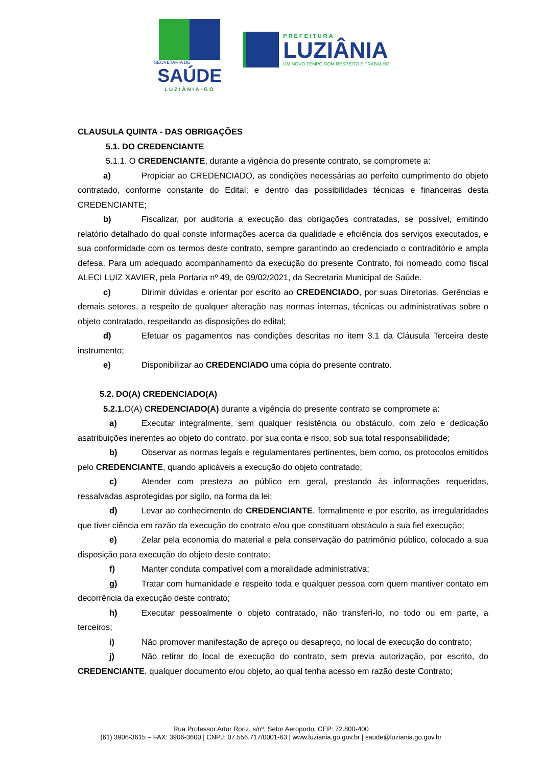SECRETARIA DE
SAÚDE
LUZIÂNIA-GO
PREFEITURA
LUZIÂNIA
UM NOVO TEMPO COM RESPEITO E TRABALHO.
CLAUSULA QUINTA - DAS OBRIGAÇÕES
5.1. DO CREDENCIANTE
5.1.1. O CREDENCIANTE, durante a vigência do presente contrato, se compromete a:
a) Propiciar ao CREDENCIADO, as condições necessárias ao perfeito cumprimento do objeto contratado, conforme constante do Edital; e dentro das possibilidades técnicas e financeiras desta CREDENCIANTE;
b) Fiscalizar, por auditoria a execução das obrigações contratadas, se possível, emitindo relatório detalhado do qual conste informações acerca da qualidade e eficiência dos serviços executados, e sua conformidade com os termos deste contrato, sempre garantindo ao credenciado o contraditório e ampla defesa. Para um adequado acompanhamento da execução do presente Contrato, foi nomeado como fiscal ALECI LUIZ XAVIER, pela Portaria nº 49, de 09/02/2021, da Secretaria Municipal de Saúde.
c) Dirimir dúvidas e orientar por escrito ao CREDENCIADO, por suas Diretorias, Gerências e demais setores, a respeito de qualquer alteração nas normas internas, técnicas ou administrativas sobre o objeto contratado, respeitando as disposições do edital;
d) Efetuar os pagamentos nas condições descritas no item 3.1 da Cláusula Terceira deste instrumento;
e) Disponibilizar ao CREDENCIADO uma cópia do presente contrato.
5.2. DO(A) CREDENCIADO(A)
5.2.1. O(A) CREDENCIADO(A) durante a vigência do presente contrato se compromete a:
a) Executar integralmente, sem qualquer resistência ou obstáculo, com zelo e dedicação asatribuições inerentes ao objeto do contrato, por sua conta e risco, sob sua total responsabilidade;
b) Observar as normas legais e regulamentares pertinentes, bem como, os protocolos emitidos pelo CREDENCIANTE, quando aplicáveis a execução do objeto contratado;
c) Atender com presteza ao público em geral, prestando às informações requeridas, ressalvadas asprotegidas por sigilo, na forma da lei;
d) Levar ao conhecimento do CREDENCIANTE, formalmente e por escrito, as irregularidades que tiver ciência em razão da execução do contrato e/ou que constituam obstáculo a sua fiel execução;
e) Zelar pela economia do material e pela conservação do patrimônio público, colocado a sua disposição para execução do objeto deste contrato;
f) Manter conduta compatível com a moralidade administrativa;
g) Tratar com humanidade e respeito toda e qualquer pessoa com quem mantiver contato em decorrência da execução deste contrato;
h) Executar pessoalmente o objeto contratado, não transferi-lo, no todo ou em parte, a terceiros;
i) Não promover manifestação de apreço ou desapreço, no local de execução do contrato;
j) Não retirar do local de execução do contrato, sem previa autorização, por escrito, do CREDENCIANTE, qualquer documento e/ou objeto, ao qual tenha acesso em razão deste Contrato;
Rua Professor Artur Roriz, s/nº, Setor Aeroporto, CEP: 72.800-400
(61) 3906-3615 – FAX: 3906-3600 | CNPJ: 07.556.717/0001-63 | www.luziania.go.gov.br | saude@luziania.go.gov.br